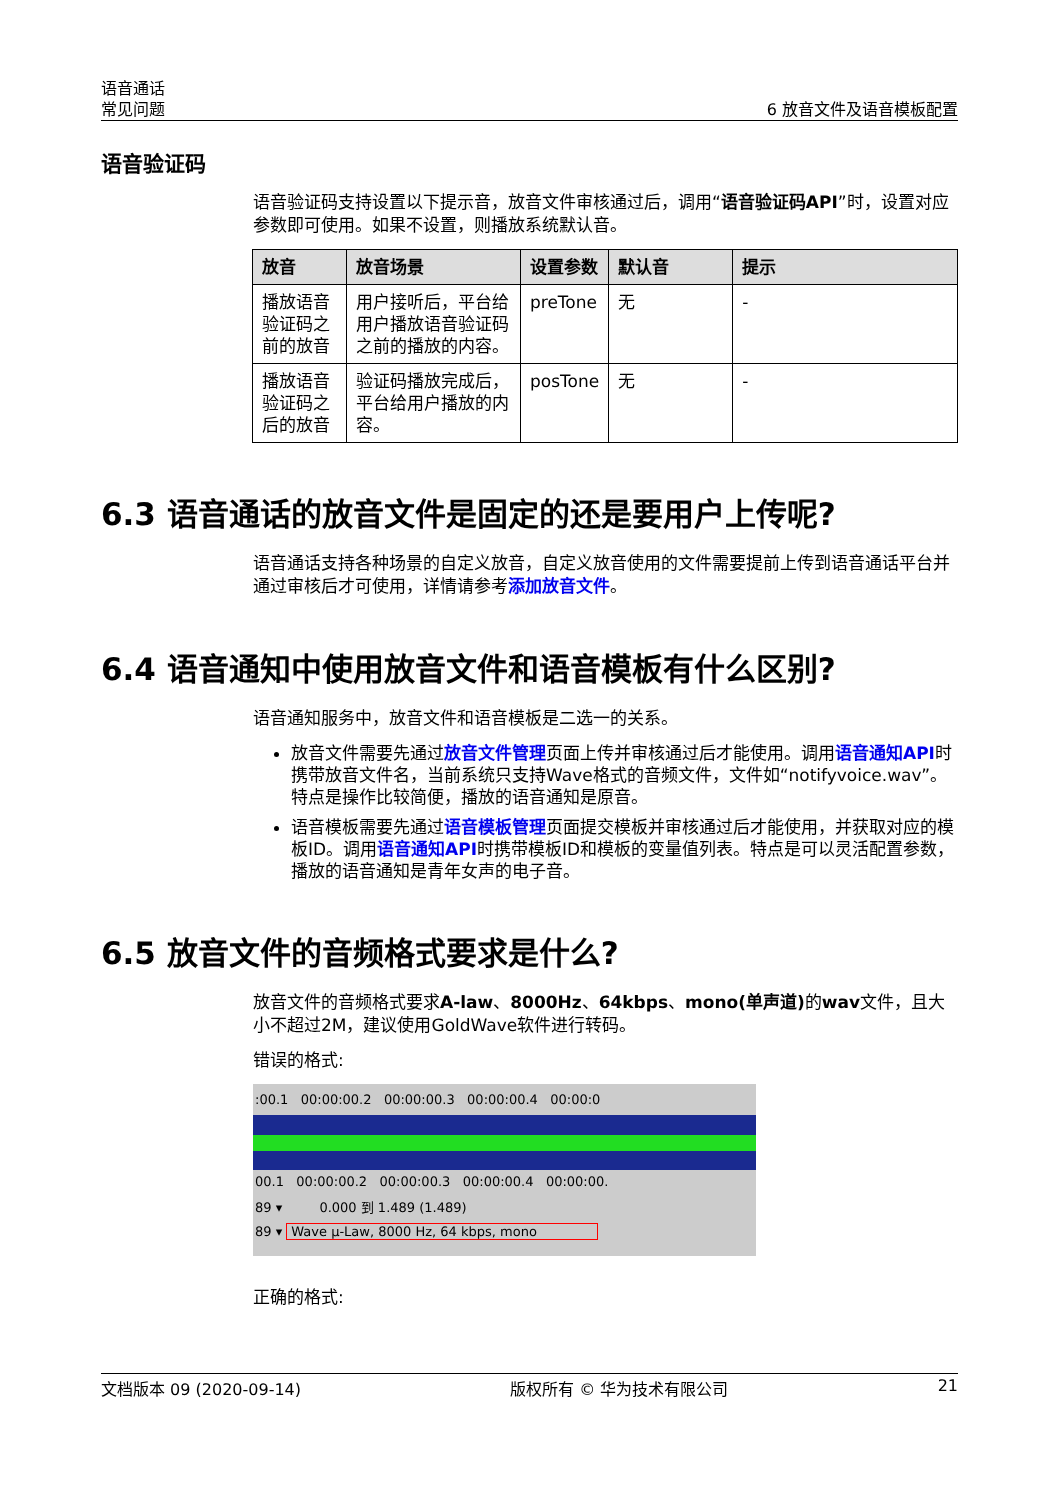语音通话
常见问题
6 放音文件及语音模板配置
语音验证码
语音验证码支持设置以下提示音，放音文件审核通过后，调用“语音验证码API”时，设置对应参数即可使用。如果不设置，则播放系统默认音。
| 放音 | 放音场景 | 设置参数 | 默认音 | 提示 |
| --- | --- | --- | --- | --- |
| 播放语音验证码之前的放音 | 用户接听后，平台给用户播放语音验证码之前的播放的内容。 | preTone | 无 | - |
| 播放语音验证码之后的放音 | 验证码播放完成后，平台给用户播放的内容。 | posTone | 无 | - |
6.3 语音通话的放音文件是固定的还是要用户上传呢?
语音通话支持各种场景的自定义放音，自定义放音使用的文件需要提前上传到语音通话平台并通过审核后才可使用，详情请参考添加放音文件。
6.4 语音通知中使用放音文件和语音模板有什么区别?
语音通知服务中，放音文件和语音模板是二选一的关系。
放音文件需要先通过放音文件管理页面上传并审核通过后才能使用。调用语音通知API时携带放音文件名，当前系统只支持Wave格式的音频文件，文件如“notifyvoice.wav”。特点是操作比较简便，播放的语音通知是原音。
语音模板需要先通过语音模板管理页面提交模板并审核通过后才能使用，并获取对应的模板ID。调用语音通知API时携带模板ID和模板的变量值列表。特点是可以灵活配置参数，播放的语音通知是青年女声的电子音。
6.5 放音文件的音频格式要求是什么?
放音文件的音频格式要求A-law、8000Hz、64kbps、mono(单声道) 的wav文件，且大小不超过2M，建议使用GoldWave软件进行转码。
错误的格式:
:00.1 00:00:00.2 00:00:00.3 00:00:00.4 00:00:0
00.1 00:00:00.2 00:00:00.3 00:00:00.4 00:00:00.
89 ▾ 0.000 到 1.489 (1.489)
89 ▾ Wave µ-Law, 8000 Hz, 64 kbps, mono
正确的格式:
文档版本 09 (2020-09-14) 版权所有 © 华为技术有限公司 21